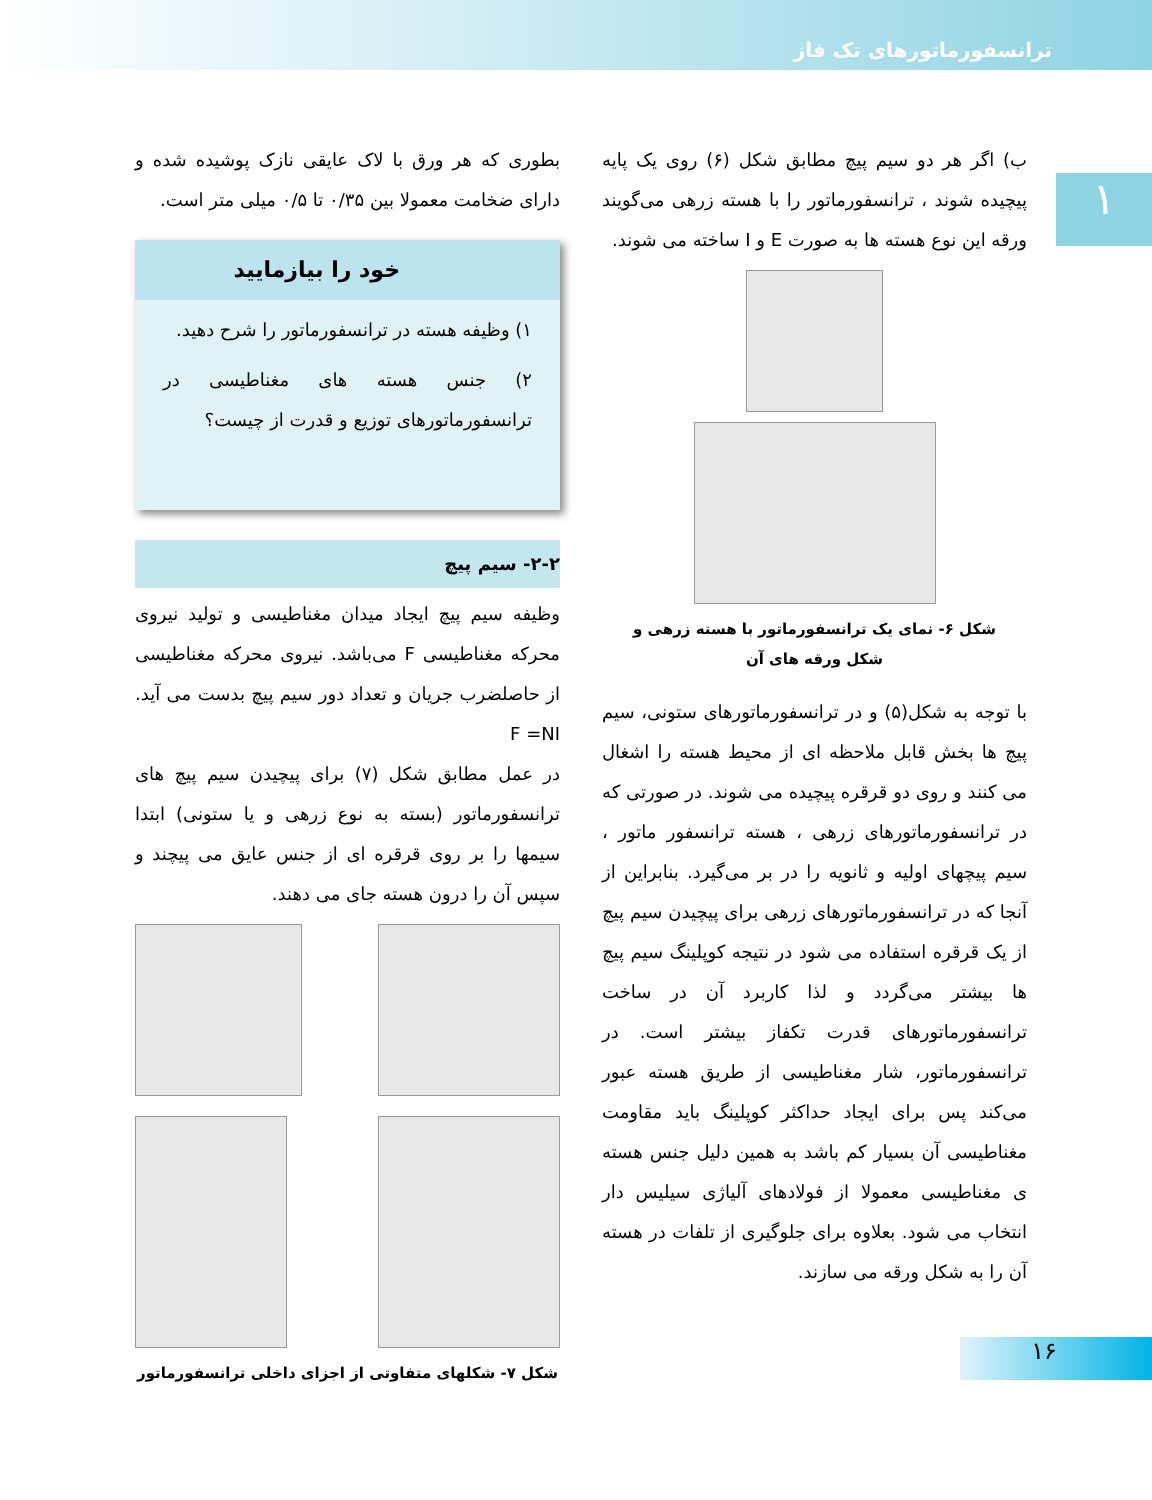ترانسفورماتورهای تک فاز
۱
ب) اگر هر دو سیم پیچ مطابق شکل (۶) روی یک پایه پیچیده شوند ، ترانسفورماتور را با هسته زرهی می‌گویند ورقه این نوع هسته ها به صورت E و I ساخته می شوند.
شکل ۶- نمای یک ترانسفورماتور با هسته زرهی و
شکل ورقه های آن
با توجه به شکل(۵) و در ترانسفورماتورهای ستونی، سیم پیچ ها بخش قابل ملاحظه ای از محیط هسته را اشغال می کنند و روی دو قرقره پیچیده می شوند. در صورتی که در ترانسفورماتورهای زرهی ، هسته ترانسفور ماتور ، سیم پیچهای اولیه و ثانویه را در بر می‌گیرد. بنابراین از آنجا که در ترانسفورماتورهای زرهی برای پیچیدن سیم پیچ از یک قرقره استفاده می شود در نتیجه کوپلینگ سیم پیچ ها بیشتر می‌گردد و لذا کاربرد آن در ساخت ترانسفورماتورهای قدرت تکفاز بیشتر است. در ترانسفورماتور، شار مغناطیسی از طریق هسته عبور می‌کند پس برای ایجاد حداکثر کوپلینگ باید مقاومت مغناطیسی آن بسیار کم باشد به همین دلیل جنس هسته ی مغناطیسی معمولا از فولادهای آلیاژی سیلیس دار انتخاب می شود. بعلاوه برای جلوگیری از تلفات در هسته آن را به شکل ورقه می سازند.
بطوری که هر ورق با لاک عایقی نازک پوشیده شده و دارای ضخامت معمولا بین ۰/۳۵ تا ۰/۵ میلی متر است.
خود را بیازمایید
۱) وظیفه هسته در ترانسفورماتور را شرح دهید.
۲) جنس هسته های مغناطیسی در ترانسفورماتورهای توزیع و قدرت از چیست؟
۲-۲- سیم پیچ
وظیفه سیم پیچ ایجاد میدان مغناطیسی و تولید نیروی محرکه مغناطیسی F می‌باشد. نیروی محرکه مغناطیسی از حاصلضرب جریان و تعداد دور سیم پیچ بدست می آید. F =NI
در عمل مطابق شکل (۷) برای پیچیدن سیم پیچ های ترانسفورماتور (بسته به نوع زرهی و یا ستونی) ابتدا سیمها را بر روی قرقره ای از جنس عایق می پیچند و سپس آن را درون هسته جای می دهند.
شکل ۷- شکلهای متفاوتی از اجزای داخلی ترانسفورماتور
۱۶